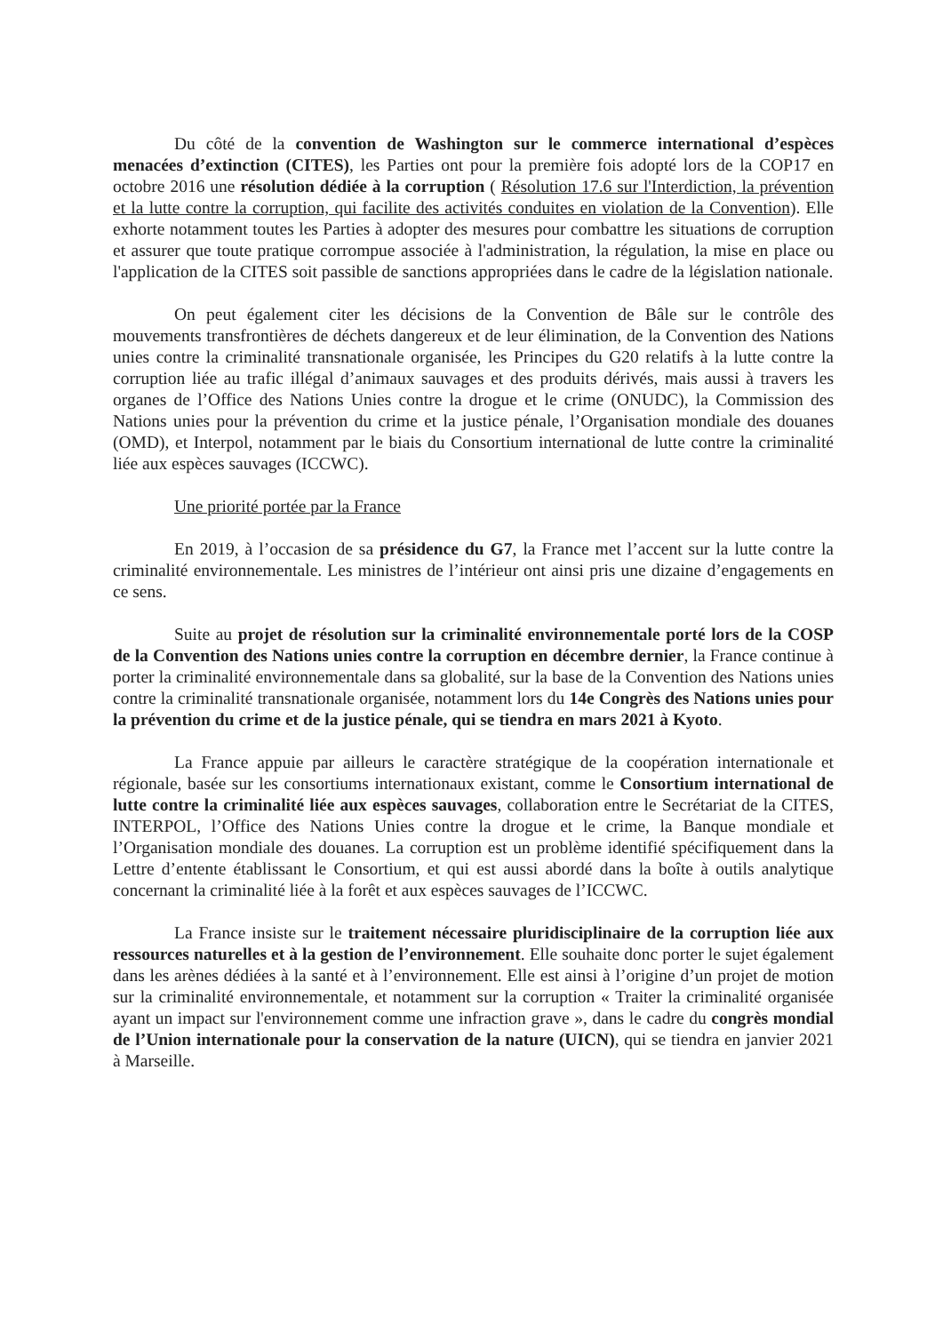Du côté de la convention de Washington sur le commerce international d’espèces menacées d’extinction (CITES), les Parties ont pour la première fois adopté lors de la COP17 en octobre 2016 une résolution dédiée à la corruption ( Résolution 17.6 sur l'Interdiction, la prévention et la lutte contre la corruption, qui facilite des activités conduites en violation de la Convention). Elle exhorte notamment toutes les Parties à adopter des mesures pour combattre les situations de corruption et assurer que toute pratique corrompue associée à l'administration, la régulation, la mise en place ou l'application de la CITES soit passible de sanctions appropriées dans le cadre de la législation nationale.
On peut également citer les décisions de la Convention de Bâle sur le contrôle des mouvements transfrontières de déchets dangereux et de leur élimination, de la Convention des Nations unies contre la criminalité transnationale organisée, les Principes du G20 relatifs à la lutte contre la corruption liée au trafic illégal d’animaux sauvages et des produits dérivés, mais aussi à travers les organes de l’Office des Nations Unies contre la drogue et le crime (ONUDC), la Commission des Nations unies pour la prévention du crime et la justice pénale, l’Organisation mondiale des douanes (OMD), et Interpol, notamment par le biais du Consortium international de lutte contre la criminalité liée aux espèces sauvages (ICCWC).
Une priorité portée par la France
En 2019, à l’occasion de sa présidence du G7, la France met l’accent sur la lutte contre la criminalité environnementale. Les ministres de l’intérieur ont ainsi pris une dizaine d’engagements en ce sens.
Suite au projet de résolution sur la criminalité environnementale porté lors de la COSP de la Convention des Nations unies contre la corruption en décembre dernier, la France continue à porter la criminalité environnementale dans sa globalité, sur la base de la Convention des Nations unies contre la criminalité transnationale organisée, notamment lors du 14e Congrès des Nations unies pour la prévention du crime et de la justice pénale, qui se tiendra en mars 2021 à Kyoto.
La France appuie par ailleurs le caractère stratégique de la coopération internationale et régionale, basée sur les consortiums internationaux existant, comme le Consortium international de lutte contre la criminalité liée aux espèces sauvages, collaboration entre le Secrétariat de la CITES, INTERPOL, l’Office des Nations Unies contre la drogue et le crime, la Banque mondiale et l’Organisation mondiale des douanes. La corruption est un problème identifié spécifiquement dans la Lettre d’entente établissant le Consortium, et qui est aussi abordé dans la boîte à outils analytique concernant la criminalité liée à la forêt et aux espèces sauvages de l’ICCWC.
La France insiste sur le traitement nécessaire pluridisciplinaire de la corruption liée aux ressources naturelles et à la gestion de l’environnement. Elle souhaite donc porter le sujet également dans les arènes dédiées à la santé et à l’environnement. Elle est ainsi à l’origine d’un projet de motion sur la criminalité environnementale, et notamment sur la corruption « Traiter la criminalité organisée ayant un impact sur l'environnement comme une infraction grave », dans le cadre du congrès mondial de l’Union internationale pour la conservation de la nature (UICN), qui se tiendra en janvier 2021 à Marseille.